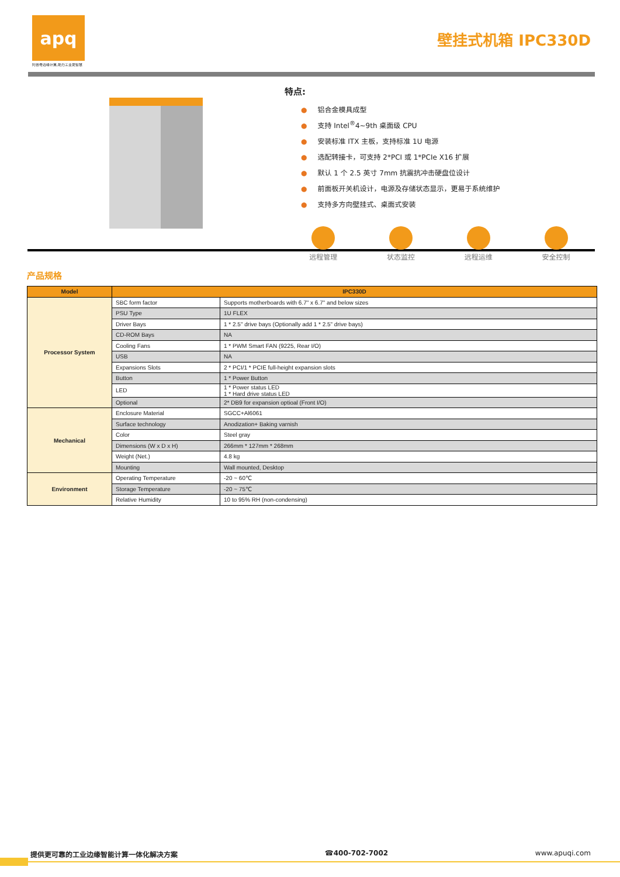apq
阿普奇边缘计算,助力工业更智慧
壁挂式机箱 IPC330D
特点:
● 铝合金模具成型
● 支持 Intel<sup>®</sup>4~9th 桌面级 CPU
● 安装标准 ITX 主板，支持标准 1U 电源
● 选配转接卡，可支持 2*PCI 或 1*PCIe X16 扩展
● 默认 1 个 2.5 英寸 7mm 抗震抗冲击硬盘位设计
● 前面板开关机设计，电源及存储状态显示，更易于系统维护
● 支持多方向壁挂式、桌面式安装
远程管理 状态监控 远程运维 安全控制
产品规格
| Model | IPC330D | |
| --- | --- | --- |
| Processor System | SBC form factor | Supports motherboards with 6.7" x 6.7" and below sizes |
| | PSU Type | 1U FLEX |
| | Driver Bays | 1 * 2.5" drive bays (Optionally add 1 * 2.5" drive bays) |
| | CD-ROM Bays | NA |
| | Cooling Fans | 1 * PWM Smart FAN (9225, Rear I/O) |
| | USB | NA |
| | Expansions Slots | 2 * PCI/1 * PCIE full-height expansion slots |
| | Button | 1 * Power Button |
| | LED | 1 * Power status LED 1 * Hard drive status LED |
| | Optional | 2* DB9 for expansion optioal (Front I/O) |
| Mechanical | Enclosure Material | SGCC+Al6061 |
| | Surface technology | Anodization+ Baking varnish |
| | Color | Steel gray |
| | Dimensions (W x D x H) | 266mm * 127mm * 268mm |
| | Weight (Net.) | 4.8 kg |
| | Mounting | Wall mounted, Desktop |
| Environment | Operating Temperature | -20 ~ 60℃ |
| | Storage Temperature | -20 ~ 75℃ |
| | Relative Humidity | 10 to 95% RH (non-condensing) |
提供更可靠的工业边缘智能计算一体化解决方案 ☎400-702-7002 www.apuqi.com